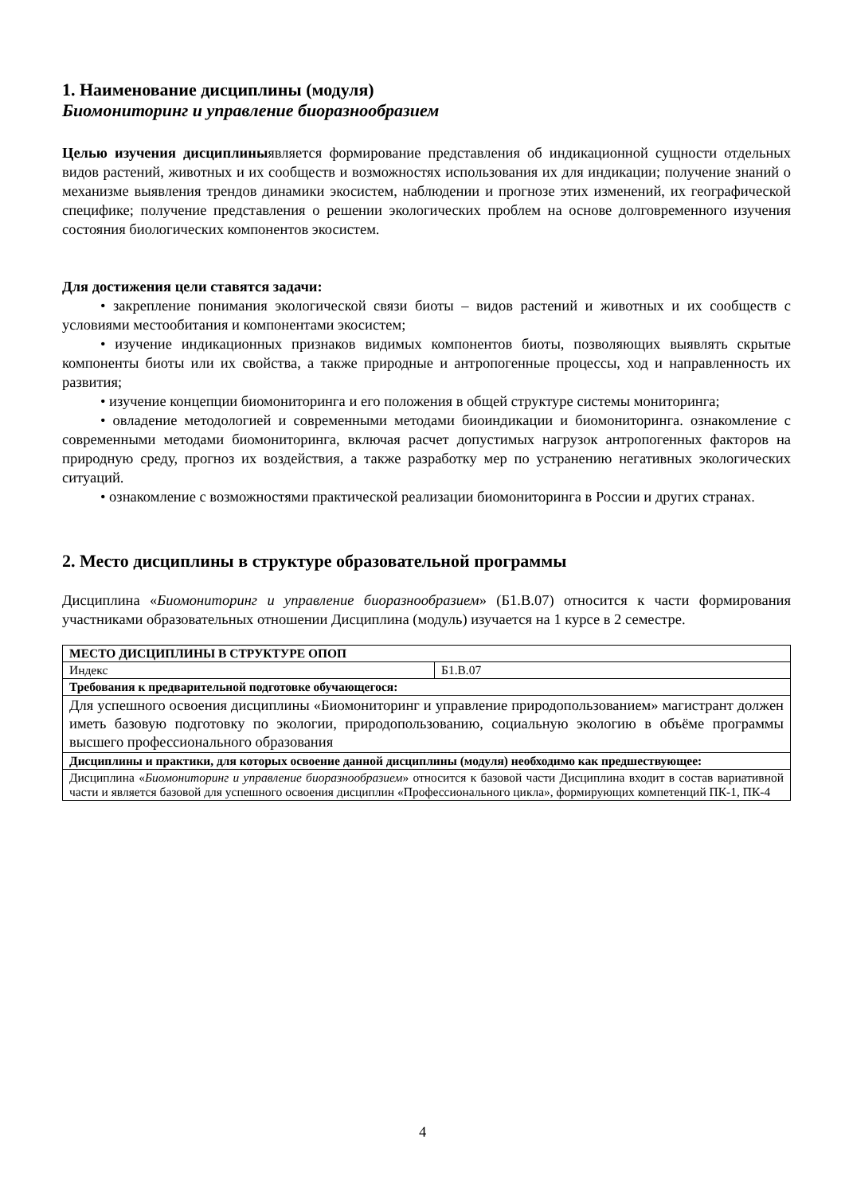1. Наименование дисциплины (модуля)
Биомониторинг и управление биоразнообразием
Целью изучения дисциплиныявляется формирование представления об индикационной сущности отдельных видов растений, животных и их сообществ и возможностях использования их для индикации; получение знаний о механизме выявления трендов динамики экосистем, наблюдении и прогнозе этих изменений, их географической специфике; получение представления о решении экологических проблем на основе долговременного изучения состояния биологических компонентов экосистем.
Для достижения цели ставятся задачи:
• закрепление понимания экологической связи биоты – видов растений и животных и их сообществ с условиями местообитания и компонентами экосистем;
• изучение индикационных признаков видимых компонентов биоты, позволяющих выявлять скрытые компоненты биоты или их свойства, а также природные и антропогенные процессы, ход и направленность их развития;
• изучение концепции биомониторинга и его положения в общей структуре системы мониторинга;
• овладение методологией и современными методами биоиндикации и биомониторинга. ознакомление с современными методами биомониторинга, включая расчет допустимых нагрузок антропогенных факторов на природную среду, прогноз их воздействия, а также разработку мер по устранению негативных экологических ситуаций.
• ознакомление с возможностями практической реализации биомониторинга в России и других странах.
2. Место дисциплины в структуре образовательной программы
Дисциплина «Биомониторинг и управление биоразнообразием» (Б1.В.07) относится к части формирования участниками образовательных отношении Дисциплина (модуль) изучается на 1 курсе в 2 семестре.
| МЕСТО ДИСЦИПЛИНЫ В СТРУКТУРЕ ОПОП | |
| Индекс | Б1.В.07 |
| Требования к предварительной подготовке обучающегося: | |
| Для успешного освоения дисциплины «Биомониторинг и управление природопользованием» магистрант должен иметь базовую подготовку по экологии, природопользованию, социальную экологию в объёме программы высшего профессионального образования | |
| Дисциплины и практики, для которых освоение данной дисциплины (модуля) необходимо как предшествующее: | |
| Дисциплина « Биомониторинг и управление биоразнообразием » относится к базовой части Дисциплина входит в состав вариативной части и является базовой для успешного освоения дисциплин «Профессионального цикла», формирующих компетенций ПК-1, ПК-4 | |
4